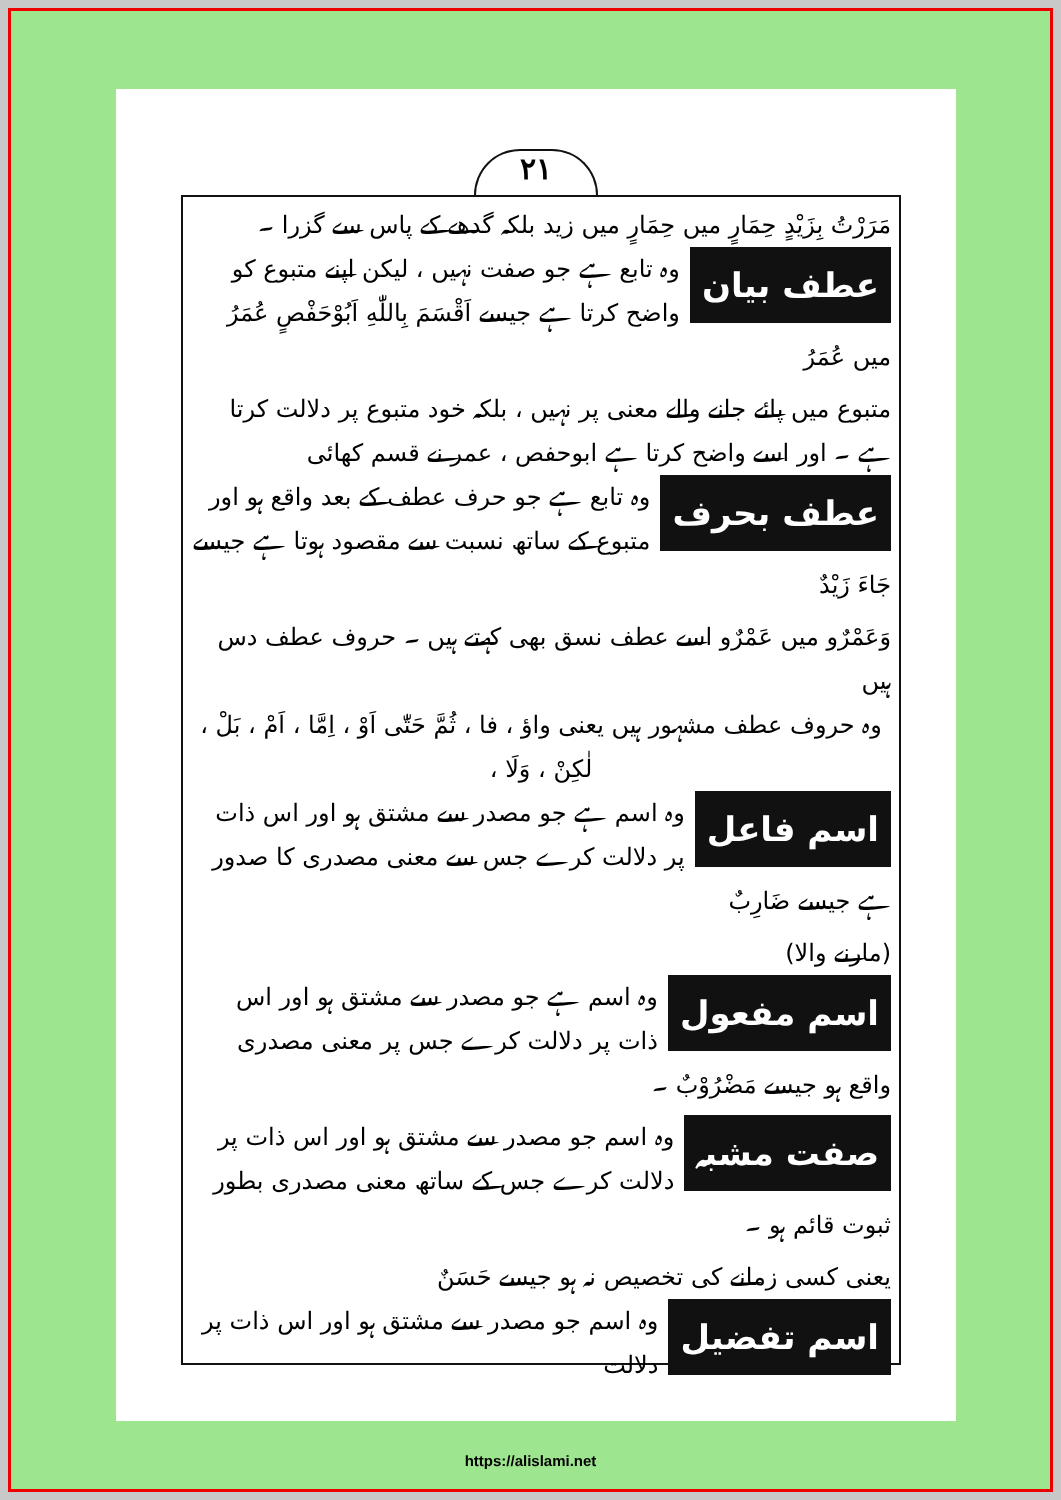۲۱
مَرَرْتُ بِزَيْدٍ حِمَارٍ میں حِمَارٍ میں زید بلکہ گدھے کے پاس سے گزرا ۔
عطف بیان
وہ تابع ہے جو صفت نہیں ، لیکن اپنے متبوع کو واضح کرتا ہے جیسے اَقْسَمَ بِاللّٰهِ اَبُوْحَفْصٍ عُمَرُ میں عُمَرُ
متبوع میں پائے جانے والے معنی پر نہیں ، بلکہ خود متبوع پر دلالت کرتا ہے ۔ اور اسے واضح کرتا ہے ابوحفص ، عمر نے قسم کھائی
عطف بحرف
وہ تابع ہے جو حرف عطف کے بعد واقع ہو اور متبوع کے ساتھ نسبت سے مقصود ہوتا ہے جیسے جَاءَ زَيْدٌ
وَعَمْرٌو میں عَمْرٌو اسے عطف نسق بھی کہتے ہیں ۔ حروف عطف دس ہیں
وہ حروف عطف مشہور ہیں یعنی واؤ ، فا ، ثُمَّ حَتّٰی اَوْ ، اِمَّا ، اَمْ ، بَلْ ، لٰكِنْ ، وَلَا ،
اسم فاعل
وہ اسم ہے جو مصدر سے مشتق ہو اور اس ذات پر دلالت کرے جس سے معنی مصدری کا صدور ہے جیسے ضَارِبٌ
(مارنے والا)
اسم مفعول
وہ اسم ہے جو مصدر سے مشتق ہو اور اس ذات پر دلالت کرے جس پر معنی مصدری واقع ہو جیسے مَضْرُوْبٌ ۔
صفت مشبہ
وہ اسم جو مصدر سے مشتق ہو اور اس ذات پر دلالت کرے جس کے ساتھ معنی مصدری بطور ثبوت قائم ہو ۔
یعنی کسی زمانے کی تخصیص نہ ہو جیسے حَسَنٌ
اسم تفضیل
وہ اسم جو مصدر سے مشتق ہو اور اس ذات پر دلالت
https://alislami.net